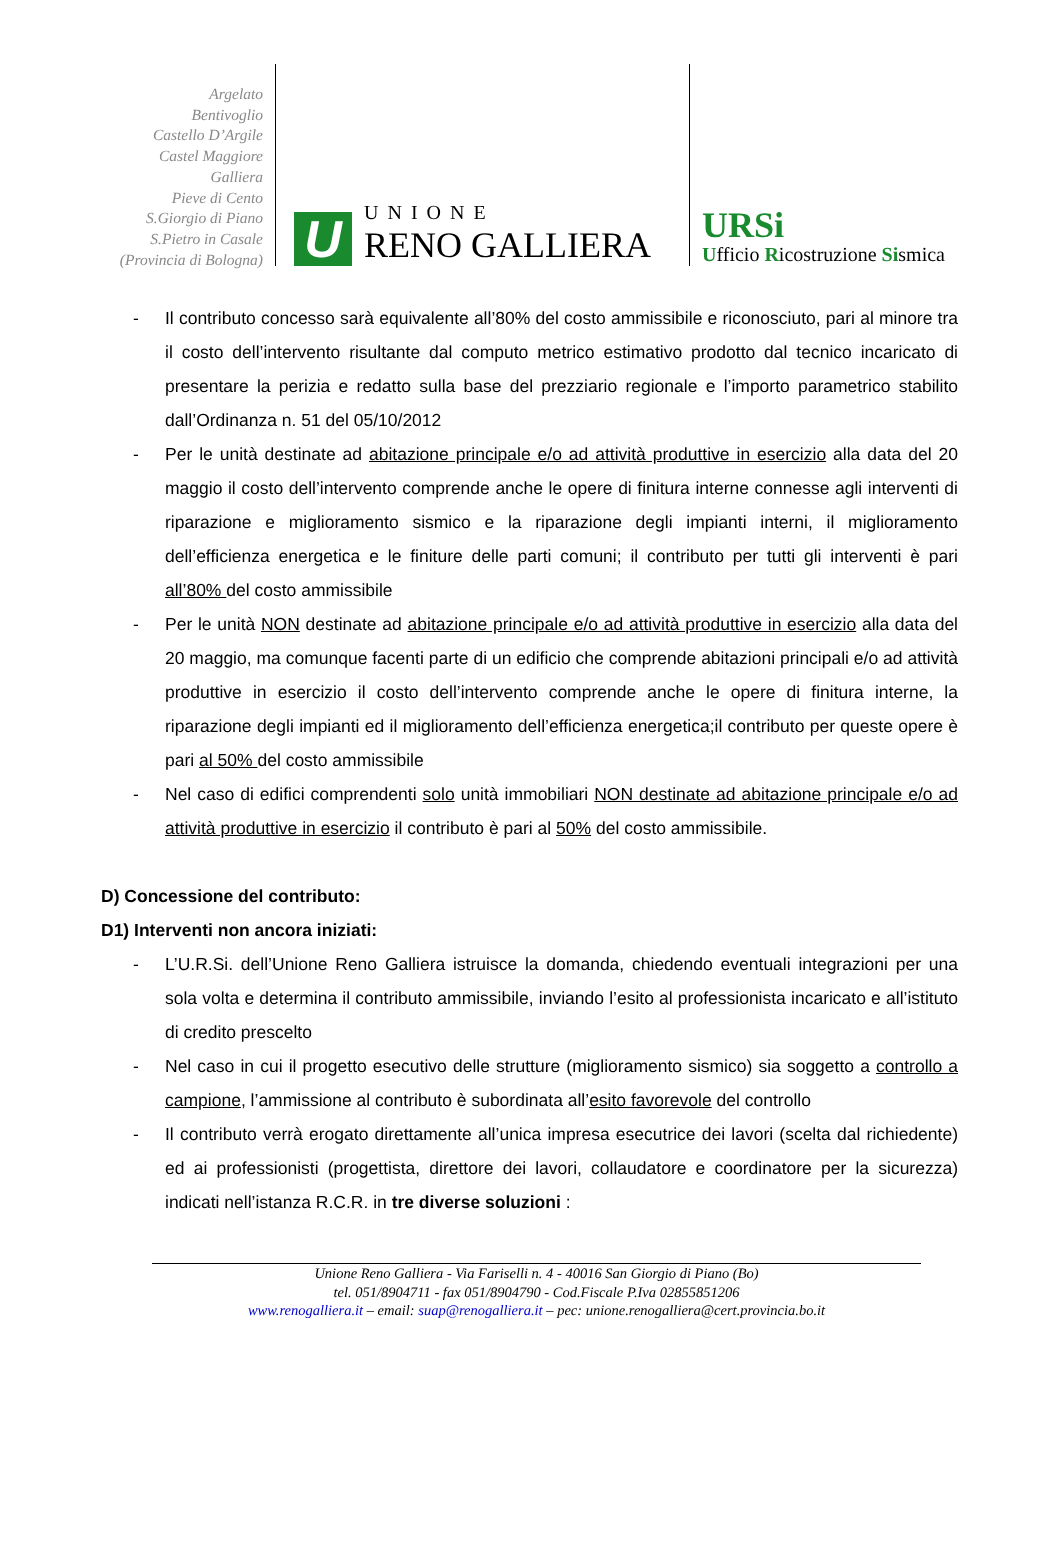Argelato
Bentivoglio
Castello D’Argile
Castel Maggiore
Galliera
Pieve di Cento
S.Giorgio di Piano
S.Pietro in Casale
(Provincia di Bologna)
U
UNIONE
RENO GALLIERA
URSi
Ufficio Ricostruzione Sismica
- Il contributo concesso sarà equivalente all’80% del costo ammissibile e riconosciuto, pari al minore tra il costo dell’intervento risultante dal computo metrico estimativo prodotto dal tecnico incaricato di presentare la perizia e redatto sulla base del prezziario regionale e l’importo parametrico stabilito dall’Ordinanza n. 51 del 05/10/2012
- Per le unità destinate ad abitazione principale e/o ad attività produttive in esercizio alla data del 20 maggio il costo dell’intervento comprende anche le opere di finitura interne connesse agli interventi di riparazione e miglioramento sismico e la riparazione degli impianti interni, il miglioramento dell’efficienza energetica e le finiture delle parti comuni; il contributo per tutti gli interventi è pari all’80% del costo ammissibile
- Per le unità NON destinate ad abitazione principale e/o ad attività produttive in esercizio alla data del 20 maggio, ma comunque facenti parte di un edificio che comprende abitazioni principali e/o ad attività produttive in esercizio il costo dell’intervento comprende anche le opere di finitura interne, la riparazione degli impianti ed il miglioramento dell’efficienza energetica;il contributo per queste opere è pari al 50% del costo ammissibile
- Nel caso di edifici comprendenti solo unità immobiliari NON destinate ad abitazione principale e/o ad attività produttive in esercizio il contributo è pari al 50% del costo ammissibile.
D) Concessione del contributo:
D1) Interventi non ancora iniziati:
- L’U.R.Si. dell’Unione Reno Galliera istruisce la domanda, chiedendo eventuali integrazioni per una sola volta e determina il contributo ammissibile, inviando l’esito al professionista incaricato e all’istituto di credito prescelto
- Nel caso in cui il progetto esecutivo delle strutture (miglioramento sismico) sia soggetto a controllo a campione, l’ammissione al contributo è subordinata all’esito favorevole del controllo
- Il contributo verrà erogato direttamente all’unica impresa esecutrice dei lavori (scelta dal richiedente) ed ai professionisti (progettista, direttore dei lavori, collaudatore e coordinatore per la sicurezza) indicati nell’istanza R.C.R. in tre diverse soluzioni :
Unione Reno Galliera - Via Fariselli n. 4 - 40016 San Giorgio di Piano (Bo)
tel. 051/8904711 - fax 051/8904790 - Cod.Fiscale P.Iva 02855851206
www.renogalliera.it – email: suap@renogalliera.it – pec: unione.renogalliera@cert.provincia.bo.it